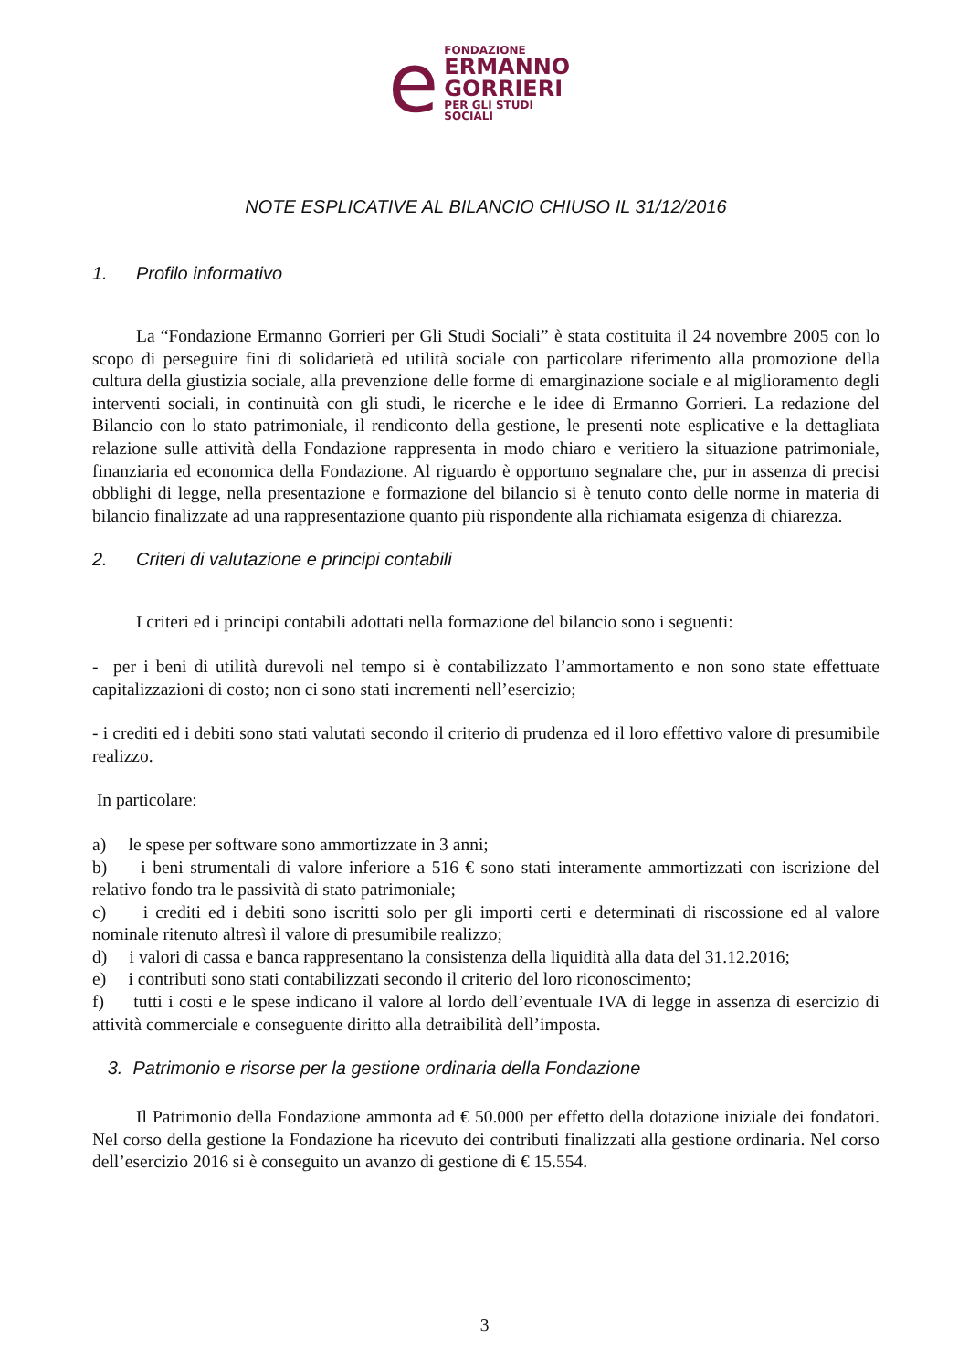e
FONDAZIONE
ERMANNO
GORRIERI
PER GLI STUDI SOCIALI
NOTE ESPLICATIVE AL BILANCIO CHIUSO IL 31/12/2016
1. Profilo informativo
La “Fondazione Ermanno Gorrieri per Gli Studi Sociali” è stata costituita il 24 novembre 2005 con lo scopo di perseguire fini di solidarietà ed utilità sociale con particolare riferimento alla promozione della cultura della giustizia sociale, alla prevenzione delle forme di emarginazione sociale e al miglioramento degli interventi sociali, in continuità con gli studi, le ricerche e le idee di Ermanno Gorrieri. La redazione del Bilancio con lo stato patrimoniale, il rendiconto della gestione, le presenti note esplicative e la dettagliata relazione sulle attività della Fondazione rappresenta in modo chiaro e veritiero la situazione patrimoniale, finanziaria ed economica della Fondazione. Al riguardo è opportuno segnalare che, pur in assenza di precisi obblighi di legge, nella presentazione e formazione del bilancio si è tenuto conto delle norme in materia di bilancio finalizzate ad una rappresentazione quanto più rispondente alla richiamata esigenza di chiarezza.
2. Criteri di valutazione e principi contabili
I criteri ed i principi contabili adottati nella formazione del bilancio sono i seguenti:
- per i beni di utilità durevoli nel tempo si è contabilizzato l’ammortamento e non sono state effettuate capitalizzazioni di costo; non ci sono stati incrementi nell’esercizio;
- i crediti ed i debiti sono stati valutati secondo il criterio di prudenza ed il loro effettivo valore di presumibile realizzo.
In particolare:
a) le spese per software sono ammortizzate in 3 anni;
b) i beni strumentali di valore inferiore a 516 € sono stati interamente ammortizzati con iscrizione del relativo fondo tra le passività di stato patrimoniale;
c) i crediti ed i debiti sono iscritti solo per gli importi certi e determinati di riscossione ed al valore nominale ritenuto altresì il valore di presumibile realizzo;
d) i valori di cassa e banca rappresentano la consistenza della liquidità alla data del 31.12.2016;
e) i contributi sono stati contabilizzati secondo il criterio del loro riconoscimento;
f) tutti i costi e le spese indicano il valore al lordo dell’eventuale IVA di legge in assenza di esercizio di attività commerciale e conseguente diritto alla detraibilità dell’imposta.
3. Patrimonio e risorse per la gestione ordinaria della Fondazione
Il Patrimonio della Fondazione ammonta ad € 50.000 per effetto della dotazione iniziale dei fondatori. Nel corso della gestione la Fondazione ha ricevuto dei contributi finalizzati alla gestione ordinaria. Nel corso dell’esercizio 2016 si è conseguito un avanzo di gestione di € 15.554.
3